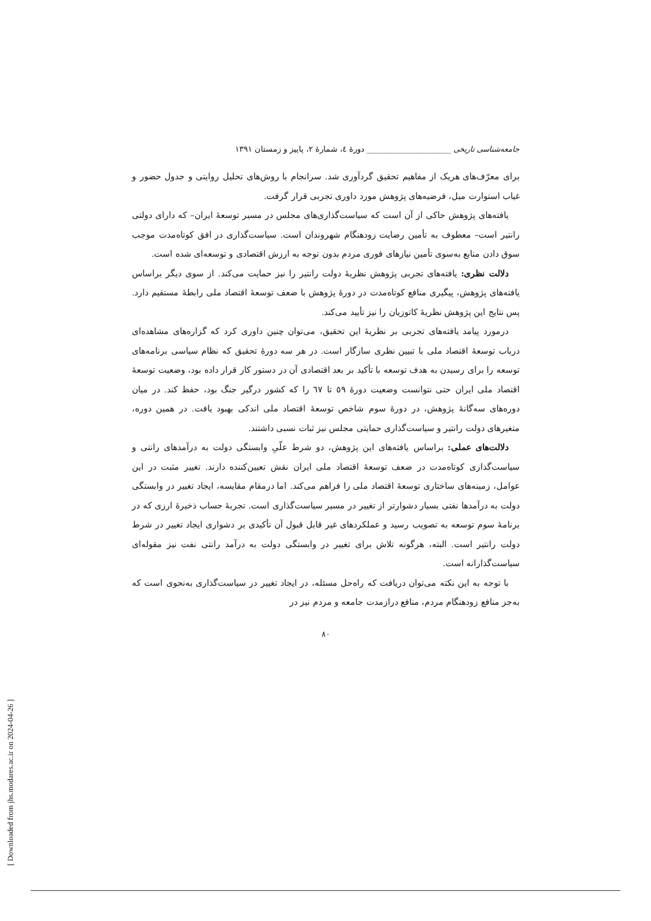جامعه‌شناسی تاریخی ______________________ دورهٔ ٤، شمارهٔ ٢، پاییز و زمستان ١٣٩١
برای معرّف‌های هریک از مفاهیم تحقیق گردآوری شد. سرانجام با روش‌های تحلیل روایتی و جدول حضور و غیاب استوارت میل، فرضیه‌های پژوهش مورد داوری تجربی قرار گرفت.
یافته‌های پژوهش حاکی از آن است که سیاست‌گذاری‌های مجلس در مسیر توسعهٔ ایران– که دارای دولتی رانتیر است– معطوف به تأمین رضایت زودهنگام شهروندان است. سیاست‌گذاری در افق کوتاه‌مدت موجب سوق دادن منابع به‌سوی تأمین نیازهای فوری مردم بدون توجه به ارزش اقتصادی و توسعه‌ای شده است.
دلالت نظری: یافته‌های تجربی پژوهش نظریهٔ دولت رانتیر را نیز حمایت می‌کند. از سوی دیگر براساس یافته‌های پژوهش، پیگیری منافع کوتاه‌مدت در دورهٔ پژوهش با ضعف توسعهٔ اقتصاد ملی رابطهٔ مستقیم دارد. پس نتایج این پژوهش نظریهٔ کاتوزیان را نیز تأیید می‌کند.
درمورد پیامد یافته‌های تجربی بر نظریهٔ این تحقیق، می‌توان چنین داوری کرد که گزاره‌های مشاهده‌ای درباب توسعهٔ اقتصاد ملی با تبیین نظری سازگار است. در هر سه دورهٔ تحقیق که نظام سیاسی برنامه‌های توسعه را برای رسیدن به هدف توسعه با تأکید بر بعد اقتصادی آن در دستور کار قرار داده بود، وضعیت توسعهٔ اقتصاد ملی ایران حتی نتوانست وضعیت دورهٔ ٥٩ تا ٦٧ را که کشور درگیر جنگ بود، حفظ کند. در میان دوره‌های سه‌گانهٔ پژوهش، در دورهٔ سوم شاخص توسعهٔ اقتصاد ملی اندکی بهبود یافت. در همین دوره، متغیرهای دولت رانتیر و سیاست‌گذاری حمایتی مجلس نیز ثبات نسبی داشتند.
دلالت‌های عملی: براساس یافته‌های این پژوهش، دو شرط علّیِ وابستگی دولت به درآمدهای رانتی و سیاست‌گذاری کوتاه‌مدت در ضعف توسعهٔ اقتصاد ملی ایران نقش تعیین‌کننده دارند. تغییر مثبت در این عوامل، زمینه‌های ساختاری توسعهٔ اقتصاد ملی را فراهم می‌کند. اما درمقام مقایسه، ایجاد تغییر در وابستگی دولت به درآمدها نفتی بسیار دشوارتر از تغییر در مسیر سیاست‌گذاری است. تجربهٔ حساب ذخیرهٔ ارزی که در برنامهٔ سوم توسعه به تصویب رسید و عملکردهای غیر قابل قبول آن تأکیدی بر دشواری ایجاد تغییر در شرط دولت رانتیر است. البته، هرگونه تلاش برای تغییر در وابستگی دولت به درآمد رانتی نفت نیز مقوله‌ای سیاست‌گذارانه است.
با توجه به این نکته می‌توان دریافت که راه‌حل مسئله، در ایجاد تغییر در سیاست‌گذاری به‌نحوی است که به‌جز منافع زودهنگام مردم، منافع درازمدت جامعه و مردم نیز در
٨٠
[ Downloaded from jhs.modares.ac.ir on 2024-04-26 ]